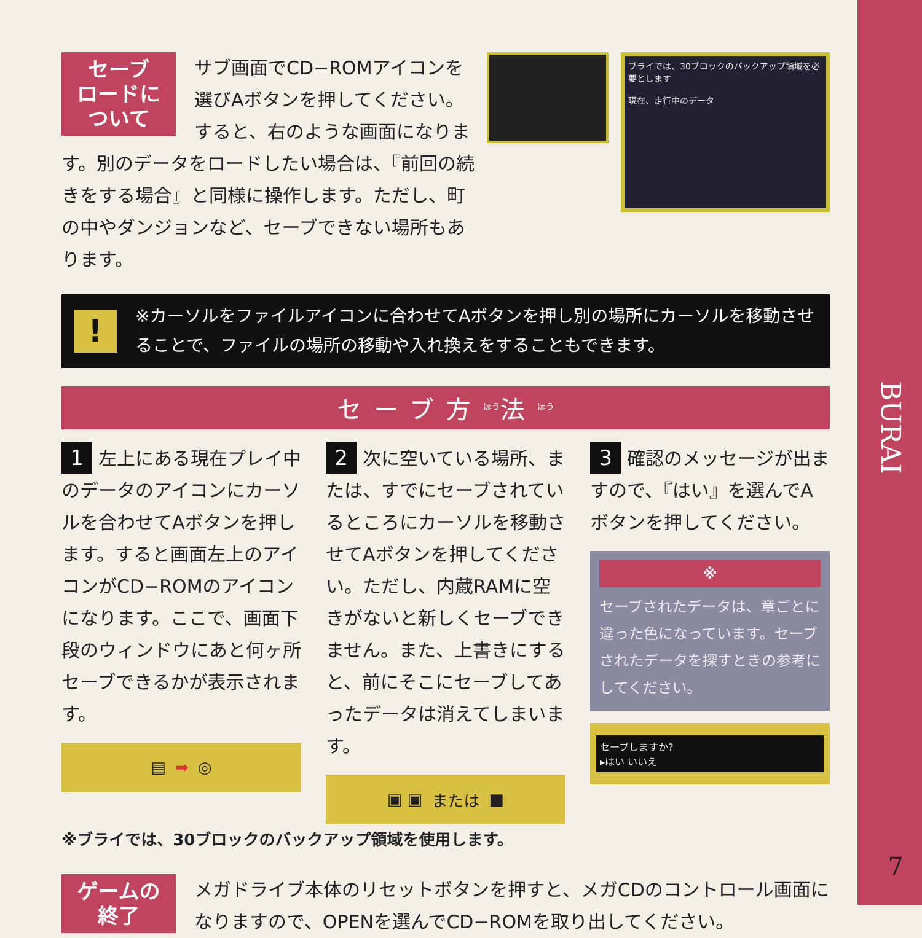BURAI
セーブ
ロードに
ついて
サブ画面でCD−ROMアイコンを選びAボタンを押してください。すると、右のような画面になります。別のデータをロードしたい場合は、『前回の続きをする場合』と同様に操作します。ただし、町の中やダンジョンなど、セーブできない場所もあります。
ブライでは、30ブロックのバックアップ領域を必要とします
現在、走行中のデータ
!
※カーソルをファイルアイコンに合わせてAボタンを押し別の場所にカーソルを移動させることで、ファイルの場所の移動や入れ換えをすることもできます。
セーブ方<sup>ほう</sup>法<sup>ほう</sup>
1 左上にある現在プレイ中のデータのアイコンにカーソルを合わせてAボタンを押します。すると画面左上のアイコンがCD−ROMのアイコンになります。ここで、画面下段のウィンドウにあと何ヶ所セーブできるかが表示されます。
▤ ➡ ◎
2 次に空いている場所、または、すでにセーブされているところにカーソルを移動させてAボタンを押してください。ただし、内蔵RAMに空きがないと新しくセーブできません。また、上書きにすると、前にそこにセーブしてあったデータは消えてしまいます。
▣ ▣ または ■
3 確認のメッセージが出ますので、『はい』を選んでAボタンを押してください。
※
セーブされたデータは、章ごとに違った色になっています。セーブされたデータを探すときの参考にしてください。
セーブしますか?
▸はい いいえ
※ブライでは、30ブロックのバックアップ領域を使用します。
ゲームの
終了
メガドライブ本体のリセットボタンを押すと、メガCDのコントロール画面になりますので、OPENを選んでCD−ROMを取り出してください。
7